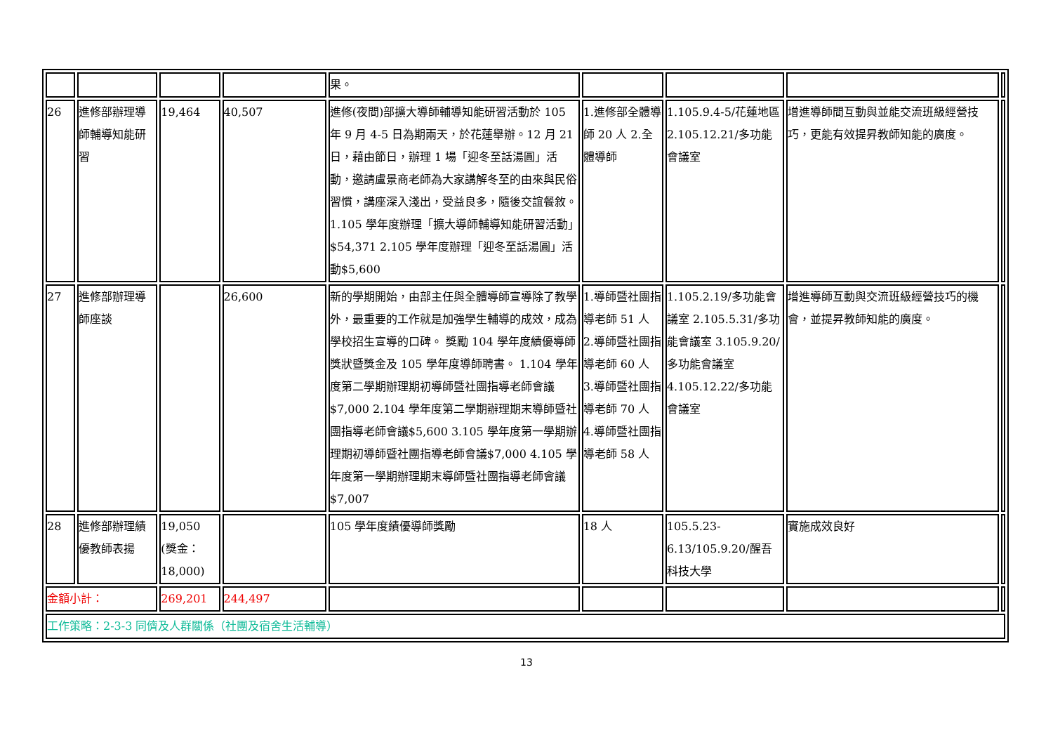| | | | | 果。 | | | | |
| 26 | 進修部辦理導師輔導知能研習 | 19,464 | 40,507 | 進修(夜間)部擴大導師輔導知能研習活動於 105 年 9 月 4-5 日為期兩天，於花蓮舉辦。12 月 21 日，藉由節日，辦理 1 場「迎冬至話湯圓」活動，邀請盧景商老師為大家講解冬至的由來與民俗習慣，講座深入淺出，受益良多，隨後交誼餐敘。 1.105 學年度辦理「擴大導師輔導知能研習活動」$54,371 2.105 學年度辦理「迎冬至話湯圓」活動$5,600 | 1.進修部全體導師 20 人 2.全體導師 | 1.105.9.4-5/花蓮地區 2.105.12.21/多功能會議室 | 增進導師間互動與並能交流班級經營技巧，更能有效提昇教師知能的廣度。 | |
| 27 | 進修部辦理導師座談 | | 26,600 | 新的學期開始，由部主任與全體導師宣導除了教學外，最重要的工作就是加強學生輔導的成效，成為學校招生宣導的口碑。 獎勵 104 學年度績優導師獎狀暨獎金及 105 學年度導師聘書。 1.104 學年度第二學期辦理期初導師暨社團指導老師會議$7,000 2.104 學年度第二學期辦理期末導師暨社團指導老師會議$5,600 3.105 學年度第一學期辦理期初導師暨社團指導老師會議$7,000 4.105 學年度第一學期辦理期末導師暨社團指導老師會議$7,007 | 1.導師暨社團指導老師 51 人 2.導師暨社團指導老師 60 人 3.導師暨社團指導老師 70 人 4.導師暨社團指導老師 58 人 | 1.105.2.19/多功能會議室 2.105.5.31/多功能會議室 3.105.9.20/多功能會議室 4.105.12.22/多功能會議室 | 增進導師互動與交流班級經營技巧的機會，並提昇教師知能的廣度。 | |
| 28 | 進修部辦理績優教師表揚 | 19,050 (獎金：18,000) | | 105 學年度績優導師獎勵 | 18 人 | 105.5.23-6.13/105.9.20/醒吾科技大學 | 實施成效良好 | |
| 金額小計： | | 269,201 | 244,497 | | | | | |
| 工作策略：2-3-3 同儕及人群關係（社團及宿舍生活輔導） | | | | | | | | |
13